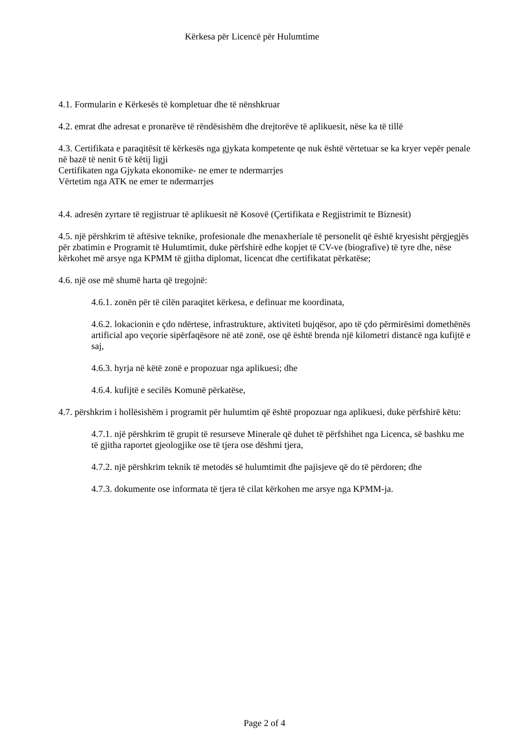Kërkesa për Licencë për Hulumtime
4.1. Formularin e Kërkesës të kompletuar dhe të nënshkruar
4.2. emrat dhe adresat e pronarëve të rëndësishëm dhe drejtorëve të aplikuesit, nëse ka të tillë
4.3. Certifikata e paraqitësit të kërkesës nga gjykata kompetente qe nuk është vërtetuar se ka kryer vepër penale në bazë të nenit 6 të këtij ligji
Certifikaten nga Gjykata ekonomike- ne emer te ndermarrjes
Vërtetim nga ATK ne emer te ndermarrjes
4.4. adresën zyrtare të regjistruar të aplikuesit në Kosovë (Çertifikata e Regjistrimit te Biznesit)
4.5. një përshkrim të aftësive teknike, profesionale dhe menaxheriale të personelit që është kryesisht përgjegjës për zbatimin e Programit të Hulumtimit, duke përfshirë edhe kopjet të CV-ve (biografive) të tyre dhe, nëse kërkohet më arsye nga KPMM të gjitha diplomat, licencat dhe certifikatat përkatëse;
4.6. një ose më shumë harta që tregojnë:
4.6.1. zonën për të cilën paraqitet kërkesa, e definuar me koordinata,
4.6.2. lokacionin e çdo ndërtese, infrastrukture, aktiviteti bujqësor, apo të çdo përmirësimi domethënës artificial apo veçorie sipërfaqësore në atë zonë, ose që është brenda një kilometri distancë nga kufijtë e saj,
4.6.3. hyrja në këtë zonë e propozuar nga aplikuesi; dhe
4.6.4. kufijtë e secilës Komunë përkatëse,
4.7. përshkrim i hollësishëm i programit për hulumtim që është propozuar nga aplikuesi, duke përfshirë këtu:
4.7.1. një përshkrim të grupit të resurseve Minerale që duhet të përfshihet nga Licenca, së bashku me të gjitha raportet gjeologjike ose të tjera ose dëshmi tjera,
4.7.2. një përshkrim teknik të metodës së hulumtimit dhe pajisjeve që do të përdoren; dhe
4.7.3. dokumente ose informata të tjera të cilat kërkohen me arsye nga KPMM-ja.
Page 2 of 4